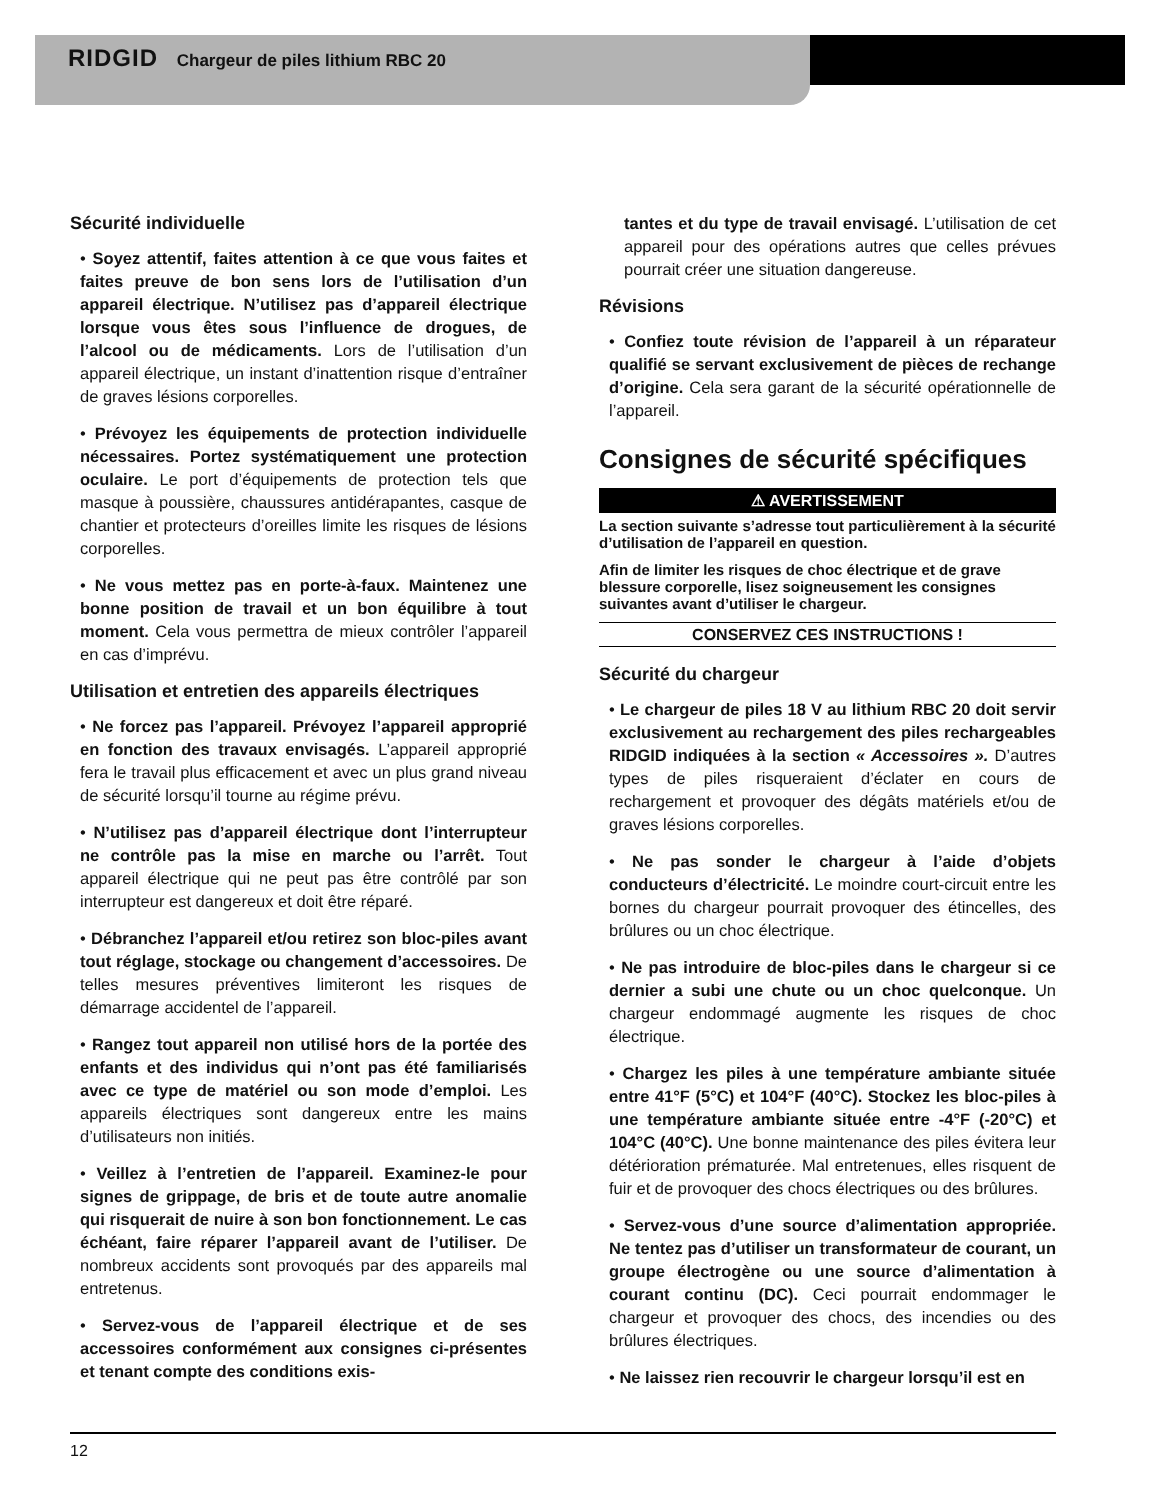RIDGID Chargeur de piles lithium RBC 20
Sécurité individuelle
• Soyez attentif, faites attention à ce que vous faites et faites preuve de bon sens lors de l’utilisation d’un appareil électrique. N’utilisez pas d’appareil électrique lorsque vous êtes sous l’influence de drogues, de l’alcool ou de médicaments. Lors de l’utilisation d’un appareil électrique, un instant d’inattention risque d’entraîner de graves lésions corporelles.
• Prévoyez les équipements de protection individuelle nécessaires. Portez systématiquement une protection oculaire. Le port d’équipements de protection tels que masque à poussière, chaussures antidérapantes, casque de chantier et protecteurs d’oreilles limite les risques de lésions corporelles.
• Ne vous mettez pas en porte-à-faux. Maintenez une bonne position de travail et un bon équilibre à tout moment. Cela vous permettra de mieux contrôler l’appareil en cas d’imprévu.
Utilisation et entretien des appareils électriques
• Ne forcez pas l’appareil. Prévoyez l’appareil approprié en fonction des travaux envisagés. L’appareil approprié fera le travail plus efficacement et avec un plus grand niveau de sécurité lorsqu’il tourne au régime prévu.
• N’utilisez pas d’appareil électrique dont l’interrupteur ne contrôle pas la mise en marche ou l’arrêt. Tout appareil électrique qui ne peut pas être contrôlé par son interrupteur est dangereux et doit être réparé.
• Débranchez l’appareil et/ou retirez son bloc-piles avant tout réglage, stockage ou changement d’accessoires. De telles mesures préventives limiteront les risques de démarrage accidentel de l’appareil.
• Rangez tout appareil non utilisé hors de la portée des enfants et des individus qui n’ont pas été familiarisés avec ce type de matériel ou son mode d’emploi. Les appareils électriques sont dangereux entre les mains d’utilisateurs non initiés.
• Veillez à l’entretien de l’appareil. Examinez-le pour signes de grippage, de bris et de toute autre anomalie qui risquerait de nuire à son bon fonctionnement. Le cas échéant, faire réparer l’appareil avant de l’utiliser. De nombreux accidents sont provoqués par des appareils mal entretenus.
• Servez-vous de l’appareil électrique et de ses accessoires conformément aux consignes ci-présentes et tenant compte des conditions exis-
tantes et du type de travail envisagé. L’utilisation de cet appareil pour des opérations autres que celles prévues pourrait créer une situation dangereuse.
Révisions
• Confiez toute révision de l’appareil à un réparateur qualifié se servant exclusivement de pièces de rechange d’origine. Cela sera garant de la sécurité opérationnelle de l’appareil.
Consignes de sécurité spécifiques
⚠ AVERTISSEMENT
La section suivante s’adresse tout particulièrement à la sécurité d’utilisation de l’appareil en question.
Afin de limiter les risques de choc électrique et de grave blessure corporelle, lisez soigneusement les consignes suivantes avant d’utiliser le chargeur.
CONSERVEZ CES INSTRUCTIONS !
Sécurité du chargeur
• Le chargeur de piles 18 V au lithium RBC 20 doit servir exclusivement au rechargement des piles rechargeables RIDGID indiquées à la section « Accessoires ». D’autres types de piles risqueraient d’éclater en cours de rechargement et provoquer des dégâts matériels et/ou de graves lésions corporelles.
• Ne pas sonder le chargeur à l’aide d’objets conducteurs d’électricité. Le moindre court-circuit entre les bornes du chargeur pourrait provoquer des étincelles, des brûlures ou un choc électrique.
• Ne pas introduire de bloc-piles dans le chargeur si ce dernier a subi une chute ou un choc quelconque. Un chargeur endommagé augmente les risques de choc électrique.
• Chargez les piles à une température ambiante située entre 41°F (5°C) et 104°F (40°C). Stockez les bloc-piles à une température ambiante située entre -4°F (-20°C) et 104°C (40°C). Une bonne maintenance des piles évitera leur détérioration prématurée. Mal entretenues, elles risquent de fuir et de provoquer des chocs électriques ou des brûlures.
• Servez-vous d’une source d’alimentation appropriée. Ne tentez pas d’utiliser un transformateur de courant, un groupe électrogène ou une source d’alimentation à courant continu (DC). Ceci pourrait endommager le chargeur et provoquer des chocs, des incendies ou des brûlures électriques.
• Ne laissez rien recouvrir le chargeur lorsqu’il est en
12